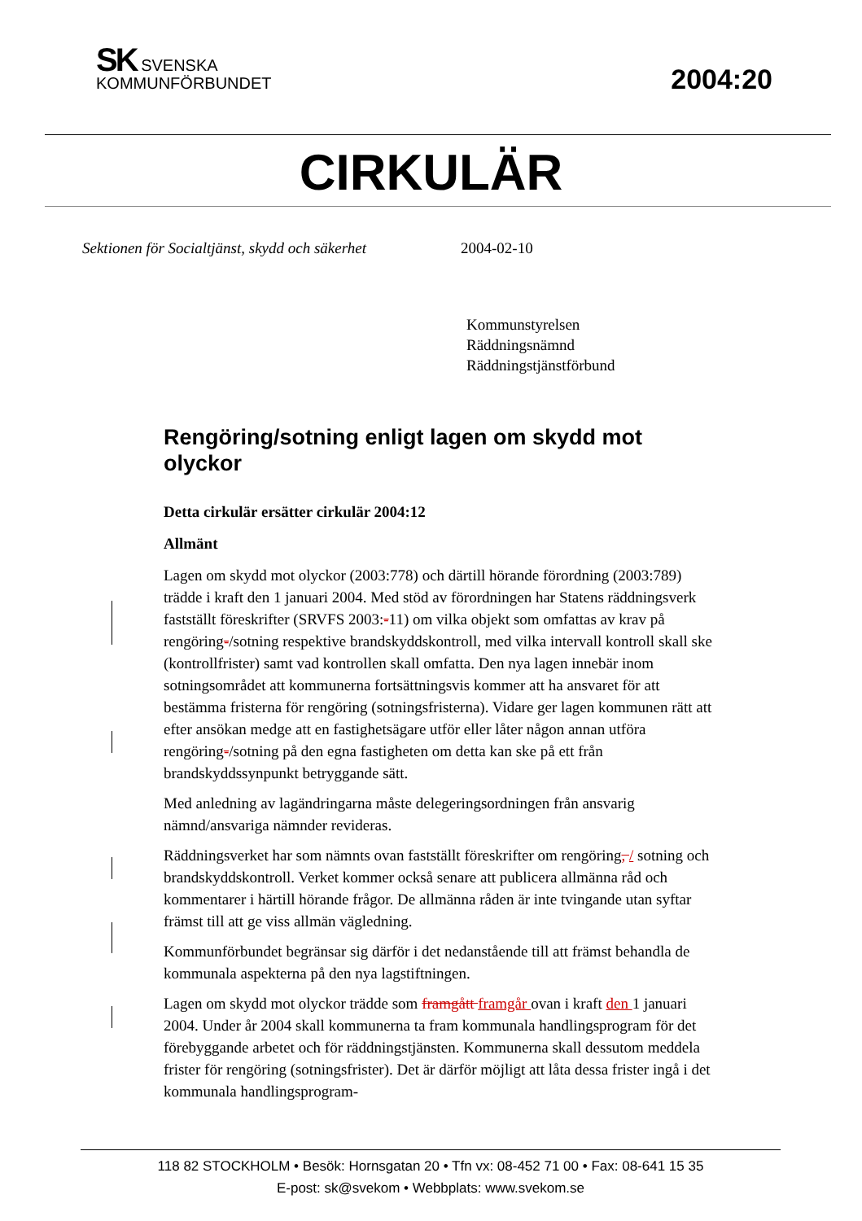SK SVENSKA
KOMMUNFÖRBUNDET
2004:20
CIRKULÄR
Sektionen för Socialtjänst, skydd och säkerhet 2004-02-10
Kommunstyrelsen
Räddningsnämnd
Räddningstjänstförbund
Rengöring/sotning enligt lagen om skydd mot olyckor
Detta cirkulär ersätter cirkulär 2004:12
Allmänt
Lagen om skydd mot olyckor (2003:778) och därtill hörande förordning (2003:789) trädde i kraft den 1 januari 2004. Med stöd av förordningen har Statens räddningsverk fastställt föreskrifter (SRVFS 2003:-11) om vilka objekt som omfattas av krav på rengöring-/sotning respektive brandskyddskontroll, med vilka intervall kontroll skall ske (kontrollfrister) samt vad kontrollen skall omfatta. Den nya lagen innebär inom sotningsområdet att kommunerna fort­sättningsvis kommer att ha ansvaret för att bestämma fristerna för rengöring (sotningsfristerna). Vidare ger lagen kommunen rätt att efter ansökan medge att en fastighetsägare utför eller låter någon annan utföra rengöring-/sotning på den egna fastigheten om detta kan ske på ett från brandskyddssynpunkt be­tryggande sätt.
Med anledning av lagändringarna måste delegeringsordningen från ansvarig nämnd/ansvariga nämnder revideras.
Räddningsverket har som nämnts ovan fastställt föreskrifter om rengöring, / sotning och brandskyddskontroll. Verket kommer också senare att publicera allmänna råd och kommentarer i härtill hörande frågor. De allmänna råden är inte tvingande utan syftar främst till att ge viss allmän vägledning.
Kommunförbundet begränsar sig därför i det nedanstående till att främst be­handla de kommunala aspekterna på den nya lagstiftningen.
Lagen om skydd mot olyckor trädde som framgått framgår ovan i kraft den 1 januari 2004. Under år 2004 skall kommunerna ta fram kommunala hand­lingsprogram för det förebyggande arbetet och för räddningstjänsten. Kom­munerna skall dessutom meddela frister för rengöring (sotningsfrister). Det är därför möjligt att låta dessa frister ingå i det kommunala handlingsprogram-
118 82 STOCKHOLM • Besök: Hornsgatan 20 • Tfn vx: 08-452 71 00 • Fax: 08-641 15 35
E-post: sk@svekom • Webbplats: www.svekom.se